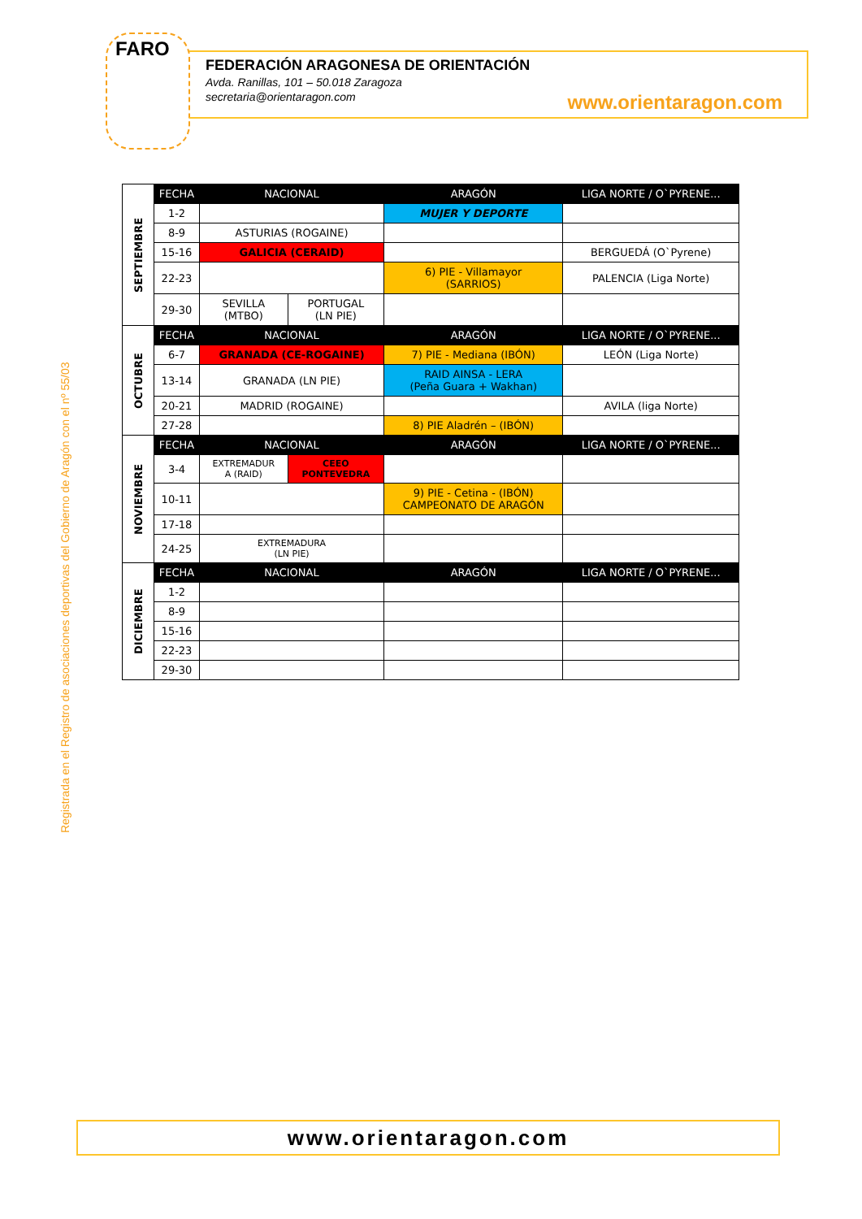FARO
FEDERACIÓN ARAGONESA DE ORIENTACIÓN
Avda. Ranillas, 101 – 50.018 Zaragoza
secretaria@orientaragon.com
www.orientaragon.com
Registrada en el Registro de asociaciones deportivas del Gobierno de Aragón con el nº 55/03
| SEPTIEMBRE | FECHA | NACIONAL | | ARAGÓN | LIGA NORTE / O`PYRENE... |
| | 1-2 | | | MUJER Y DEPORTE | |
| | 8-9 | ASTURIAS (ROGAINE) | | | |
| | 15-16 | GALICIA (CERAID) | | | BERGUEDÁ (O`Pyrene) |
| | 22-23 | | | 6) PIE - Villamayor (SARRIOS) | PALENCIA (Liga Norte) |
| | 29-30 | SEVILLA (MTBO) | PORTUGAL (LN PIE) | | |
| OCTUBRE | FECHA | NACIONAL | | ARAGÓN | LIGA NORTE / O`PYRENE... |
| | 6-7 | GRANADA (CE-ROGAINE) | | 7) PIE - Mediana (IBÓN) | LEÓN (Liga Norte) |
| | 13-14 | GRANADA (LN PIE) | | RAID AINSA - LERA (Peña Guara + Wakhan) | |
| | 20-21 | MADRID (ROGAINE) | | | AVILA (liga Norte) |
| | 27-28 | | | 8) PIE Aladrén – (IBÓN) | |
| NOVIEMBRE | FECHA | NACIONAL | | ARAGÓN | LIGA NORTE / O`PYRENE... |
| | 3-4 | EXTREMADUR A (RAID) | CEEO PONTEVEDRA | | |
| | 10-11 | | | 9) PIE - Cetina - (IBÓN) CAMPEONATO DE ARAGÓN | |
| | 17-18 | | | | |
| | 24-25 | EXTREMADURA (LN PIE) | | | |
| DICIEMBRE | FECHA | NACIONAL | | ARAGÓN | LIGA NORTE / O`PYRENE... |
| | 1-2 | | | | |
| | 8-9 | | | | |
| | 15-16 | | | | |
| | 22-23 | | | | |
| | 29-30 | | | | |
www.orientaragon.com